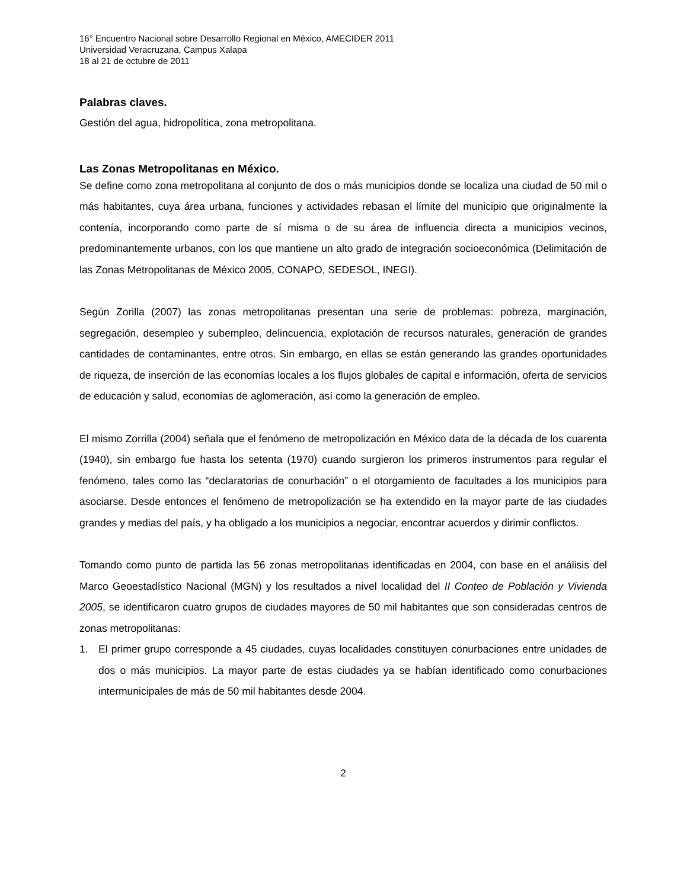16° Encuentro Nacional sobre Desarrollo Regional en México, AMECIDER 2011
Universidad Veracruzana, Campus Xalapa
18 al 21 de octubre de 2011
Palabras claves.
Gestión del agua, hidropolítica, zona metropolitana.
Las Zonas Metropolitanas en México.
Se define como zona metropolitana al conjunto de dos o más municipios donde se localiza una ciudad de 50 mil o más habitantes, cuya área urbana, funciones y actividades rebasan el límite del municipio que originalmente la contenía, incorporando como parte de sí misma o de su área de influencia directa a municipios vecinos, predominantemente urbanos, con los que mantiene un alto grado de integración socioeconómica (Delimitación de las Zonas Metropolitanas de México 2005, CONAPO, SEDESOL, INEGI).
Según Zorilla (2007) las zonas metropolitanas presentan una serie de problemas: pobreza, marginación, segregación, desempleo y subempleo, delincuencia, explotación de recursos naturales, generación de grandes cantidades de contaminantes, entre otros. Sin embargo, en ellas se están generando las grandes oportunidades de riqueza, de inserción de las economías locales a los flujos globales de capital e información, oferta de servicios de educación y salud, economías de aglomeración, así como la generación de empleo.
El mismo Zorrilla (2004) señala que el fenómeno de metropolización en México data de la década de los cuarenta (1940), sin embargo fue hasta los setenta (1970) cuando surgieron los primeros instrumentos para regular el fenómeno, tales como las “declaratorias de conurbación” o el otorgamiento de facultades a los municipios para asociarse. Desde entonces el fenómeno de metropolización se ha extendido en la mayor parte de las ciudades grandes y medias del país, y ha obligado a los municipios a negociar, encontrar acuerdos y dirimir conflictos.
Tomando como punto de partida las 56 zonas metropolitanas identificadas en 2004, con base en el análisis del Marco Geoestadístico Nacional (MGN) y los resultados a nivel localidad del II Conteo de Población y Vivienda 2005, se identificaron cuatro grupos de ciudades mayores de 50 mil habitantes que son consideradas centros de zonas metropolitanas:
1. El primer grupo corresponde a 45 ciudades, cuyas localidades constituyen conurbaciones entre unidades de dos o más municipios. La mayor parte de estas ciudades ya se habían identificado como conurbaciones intermunicipales de más de 50 mil habitantes desde 2004.
2